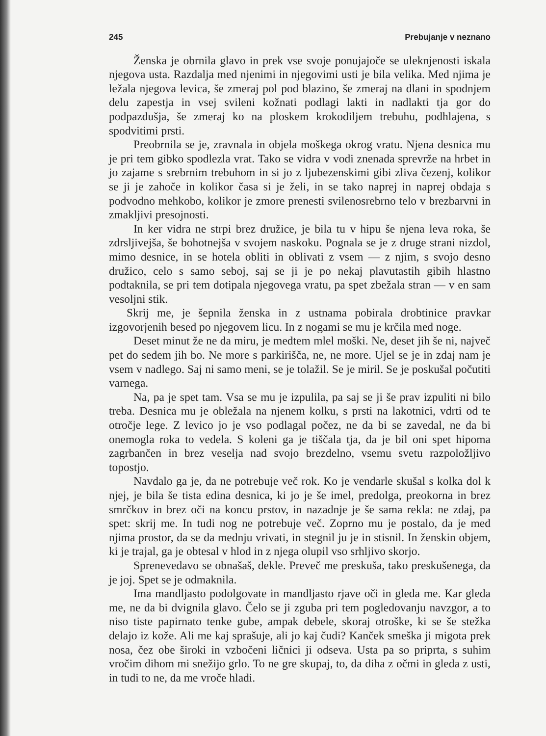245 Prebujanje v neznano
Ženska je obrnila glavo in prek vse svoje ponujajoče se uleknjenosti iskala njegova usta. Razdalja med njenimi in njegovimi usti je bila velika. Med njima je ležala njegova levica, še zmeraj pol pod blazino, še zmeraj na dlani in spodnjem delu zapestja in vsej svileni kožnati podlagi lakti in nadlakti tja gor do podpazdušja, še zmeraj ko na ploskem krokodiljem trebuhu, podhlajena, s spodvitimi prsti.
Preobrnila se je, zravnala in objela moškega okrog vratu. Njena desnica mu je pri tem gibko spodlezla vrat. Tako se vidra v vodi znenada sprevrže na hrbet in jo zajame s srebrnim trebuhom in si jo z ljubezenskimi gibi zliva čezenj, kolikor se ji je zahoče in kolikor časa si je želi, in se tako naprej in naprej obdaja s podvodno mehkobo, kolikor je zmore prenesti svilenosrebrno telo v brezbarvni in zmakljivi presojnosti.
In ker vidra ne strpi brez družice, je bila tu v hipu še njena leva roka, še zdrsljivejša, še bohotnejša v svojem naskoku. Pognala se je z druge strani nizdol, mimo desnice, in se hotela obliti in oblivati z vsem — z njim, s svojo desno družico, celo s samo seboj, saj se ji je po nekaj plavutastih gibih hlastno podtaknila, se pri tem dotipala njegovega vratu, pa spet zbežala stran — v en sam vesoljni stik.
Skrij me, je šepnila ženska in z ustnama pobirala drobtinice pravkar izgovorjenih besed po njegovem licu. In z nogami se mu je krčila med noge.
Deset minut že ne da miru, je medtem mlel moški. Ne, deset jih še ni, največ pet do sedem jih bo. Ne more s parkirišča, ne, ne more. Ujel se je in zdaj nam je vsem v nadlego. Saj ni samo meni, se je tolažil. Se je miril. Se je poskušal počutiti varnega.
Na, pa je spet tam. Vsa se mu je izpulila, pa saj se ji še prav izpuliti ni bilo treba. Desnica mu je obležala na njenem kolku, s prsti na lakotnici, vdrti od te otročje lege. Z levico jo je vso podlagal počez, ne da bi se zavedal, ne da bi onemogla roka to vedela. S koleni ga je tiščala tja, da je bil oni spet hipoma zagrbančen in brez veselja nad svojo brezdelno, vsemu svetu razpoložljivo topostjo.
Navdalo ga je, da ne potrebuje več rok. Ko je vendarle skušal s kolka dol k njej, je bila še tista edina desnica, ki jo je še imel, predolga, preokorna in brez smrčkov in brez oči na koncu prstov, in nazadnje je še sama rekla: ne zdaj, pa spet: skrij me. In tudi nog ne potrebuje več. Zoprno mu je postalo, da je med njima prostor, da se da mednju vrivati, in stegnil ju je in stisnil. In ženskin objem, ki je trajal, ga je obtesal v hlod in z njega olupil vso srhljivo skorjo.
Sprenevedavo se obnašaš, dekle. Preveč me preskuša, tako preskušenega, da je joj. Spet se je odmaknila.
Ima mandljasto podolgovate in mandljasto rjave oči in gleda me. Kar gleda me, ne da bi dvignila glavo. Čelo se ji zguba pri tem pogledovanju navzgor, a to niso tiste papirnato tenke gube, ampak debele, skoraj otroške, ki se še stežka delajo iz kože. Ali me kaj sprašuje, ali jo kaj čudi? Kanček smeška ji migota prek nosa, čez obe široki in vzbočeni ličnici ji odseva. Usta pa so priprta, s suhim vročim dihom mi snežijo grlo. To ne gre skupaj, to, da diha z očmi in gleda z usti, in tudi to ne, da me vroče hladi.